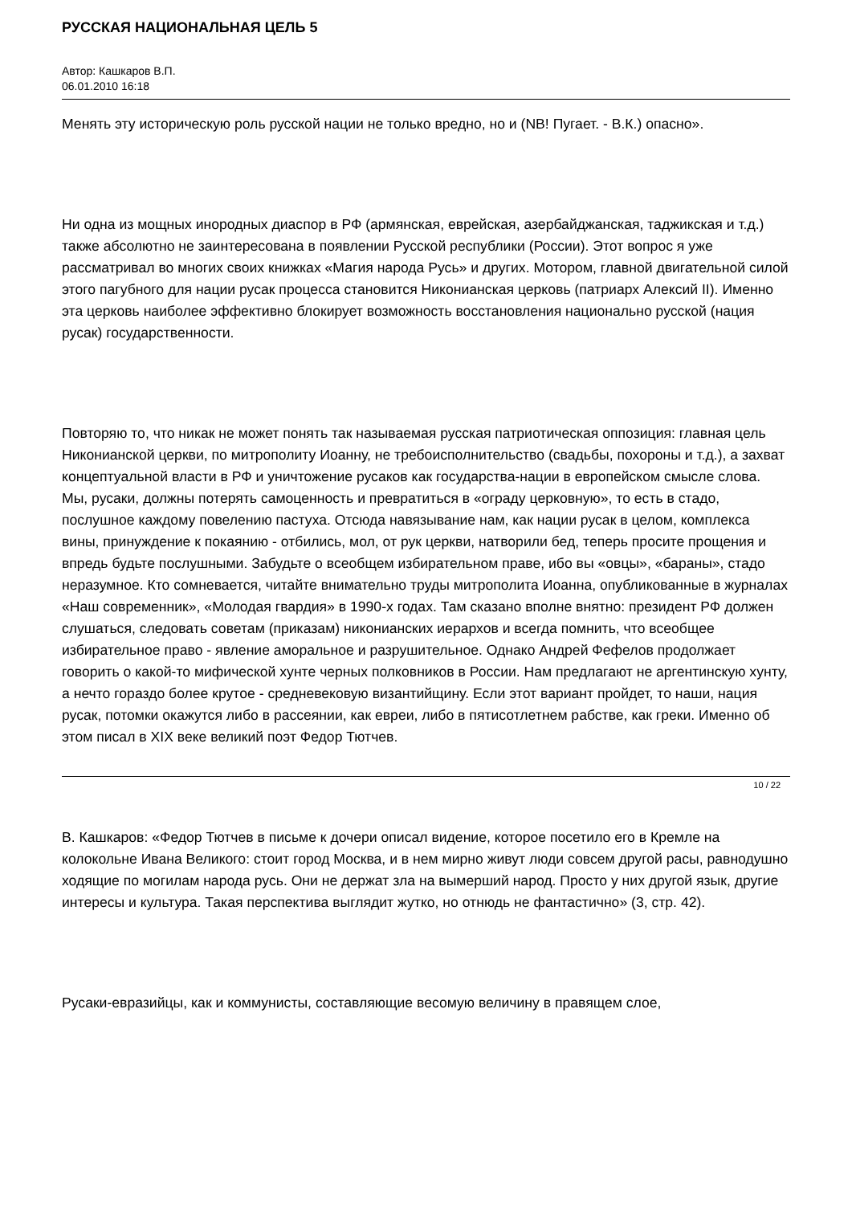РУССКАЯ НАЦИОНАЛЬНАЯ ЦЕЛЬ 5
Автор: Кашкаров В.П.
06.01.2010 16:18
Менять эту историческую роль русской нации не только вредно, но и (NB! Пугает. - В.К.) опасно».
Ни одна из мощных инородных диаспор в РФ (армянская, еврейская, азербайджанская, таджикская и т.д.) также абсолютно не заинтересована в появлении Русской республики (России). Этот вопрос я уже рассматривал во многих своих книжках «Магия народа Русь» и других. Мотором, главной двигательной силой этого пагубного для нации русак процесса становится Никонианская церковь (патриарх Алексий II). Именно эта церковь наиболее эффективно блокирует возможность восстановления национально русской (нация русак) государственности.
Повторяю то, что никак не может понять так называемая русская патриотическая оппозиция: главная цель Никонианской церкви, по митрополиту Иоанну, не требоисполнительство (свадьбы, похороны и т.д.), а захват концептуальной власти в РФ и уничтожение русаков как государства-нации в европейском смысле слова. Мы, русаки, должны потерять самоценность и превратиться в «ограду церковную», то есть в стадо, послушное каждому повелению пастуха. Отсюда навязывание нам, как нации русак в целом, комплекса вины, принуждение к покаянию - отбились, мол, от рук церкви, натворили бед, теперь просите прощения и впредь будьте послушными. Забудьте о всеобщем избирательном праве, ибо вы «овцы», «бараны», стадо неразумное. Кто сомневается, читайте внимательно труды митрополита Иоанна, опубликованные в журналах «Наш современник», «Молодая гвардия» в 1990-х годах. Там сказано вполне внятно: президент РФ должен слушаться, следовать советам (приказам) никонианских иерархов и всегда помнить, что всеобщее избирательное право - явление аморальное и разрушительное. Однако Андрей Фефелов продолжает говорить о какой-то мифической хунте черных полковников в России. Нам предлагают не аргентинскую хунту, а нечто гораздо более крутое - средневековую византийщину. Если этот вариант пройдет, то наши, нация русак, потомки окажутся либо в рассеянии, как евреи, либо в пятисотлетнем рабстве, как греки. Именно об этом писал в XIX веке великий поэт Федор Тютчев.
В. Кашкаров: «Федор Тютчев в письме к дочери описал видение, которое посетило его в Кремле на колокольне Ивана Великого: стоит город Москва, и в нем мирно живут люди совсем другой расы, равнодушно ходящие по могилам народа русь. Они не держат зла на вымерший народ. Просто у них другой язык, другие интересы и культура. Такая перспектива выглядит жутко, но отнюдь не фантастично» (3, стр. 42).
Русаки-евразийцы, как и коммунисты, составляющие весомую величину в правящем слое,
10 / 22